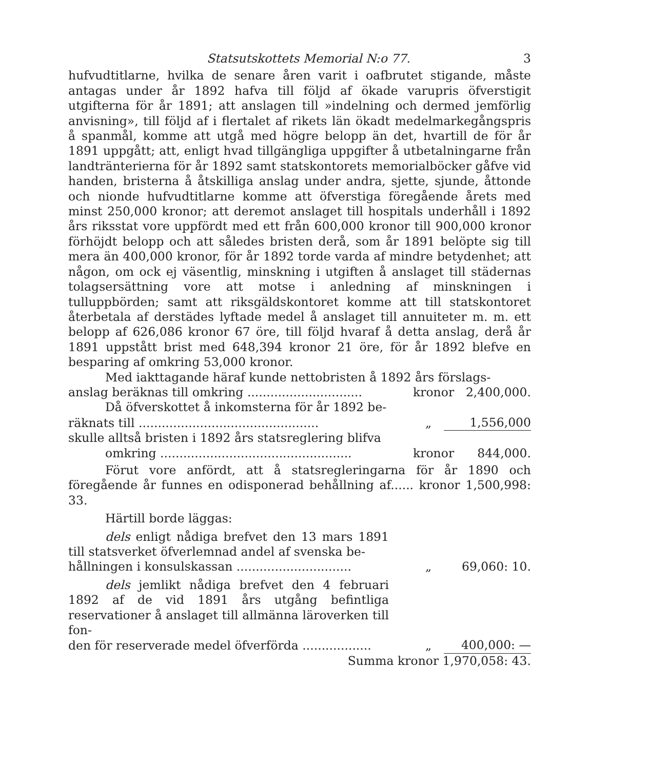Statsutskottets Memorial N:o 77. 3
hufvudtitlarne, hvilka de senare åren varit i oafbrutet stigande, måste antagas under år 1892 hafva till följd af ökade varupris öfverstigit utgifterna för år 1891; att anslagen till »indelning och dermed jemförlig anvisning», till följd af i flertalet af rikets län ökadt medelmarkegångspris å spanmål, komme att utgå med högre belopp än det, hvartill de för år 1891 uppgått; att, enligt hvad tillgängliga uppgifter å utbetalningarne från landtränterierna för år 1892 samt statskontorets memorialböcker gåfve vid handen, bristerna å åtskilliga anslag under andra, sjette, sjunde, åttonde och nionde hufvudtitlarne komme att öfverstiga föregående årets med minst 250,000 kronor; att deremot anslaget till hospitals underhåll i 1892 års riksstat vore uppfördt med ett från 600,000 kronor till 900,000 kronor förhöjdt belopp och att således bristen derå, som år 1891 belöpte sig till mera än 400,000 kronor, för år 1892 torde varda af mindre betydenhet; att någon, om ock ej väsentlig, minskning i utgiften å anslaget till städernas tolagsersättning vore att motse i anledning af minskningen i tulluppbörden; samt att riksgäldskontoret komme att till statskontoret återbetala af derstädes lyftade medel å anslaget till annuiteter m. m. ett belopp af 626,086 kronor 67 öre, till följd hvaraf å detta anslag, derå år 1891 uppstått brist med 648,394 kronor 21 öre, för år 1892 blefve en besparing af omkring 53,000 kronor.
Med iakttagande häraf kunde nettobristen å 1892 års förslags-
anslag beräknas till omkring .............................. kronor 2,400,000.
Då öfverskottet å inkomsterna för år 1892 be-
räknats till ............................................... „ 1,556,000
skulle alltså bristen i 1892 års statsreglering blifva
omkring .................................................. kronor 844,000.
Förut vore anfördt, att å statsregleringarna för år 1890 och föregående år funnes en odisponerad behållning af...... kronor 1,500,998: 33.
Härtill borde läggas:
dels enligt nådiga brefvet den 13 mars 1891 till statsverket öfverlemnad andel af svenska be-
hållningen i konsulskassan .............................. „ 69,060: 10.
dels jemlikt nådiga brefvet den 4 februari 1892 af de vid 1891 års utgång befintliga reservationer å anslaget till allmänna läroverken till fon-
den för reserverade medel öfverförda .................. „ 400,000: —
Summa kronor 1,970,058: 43.